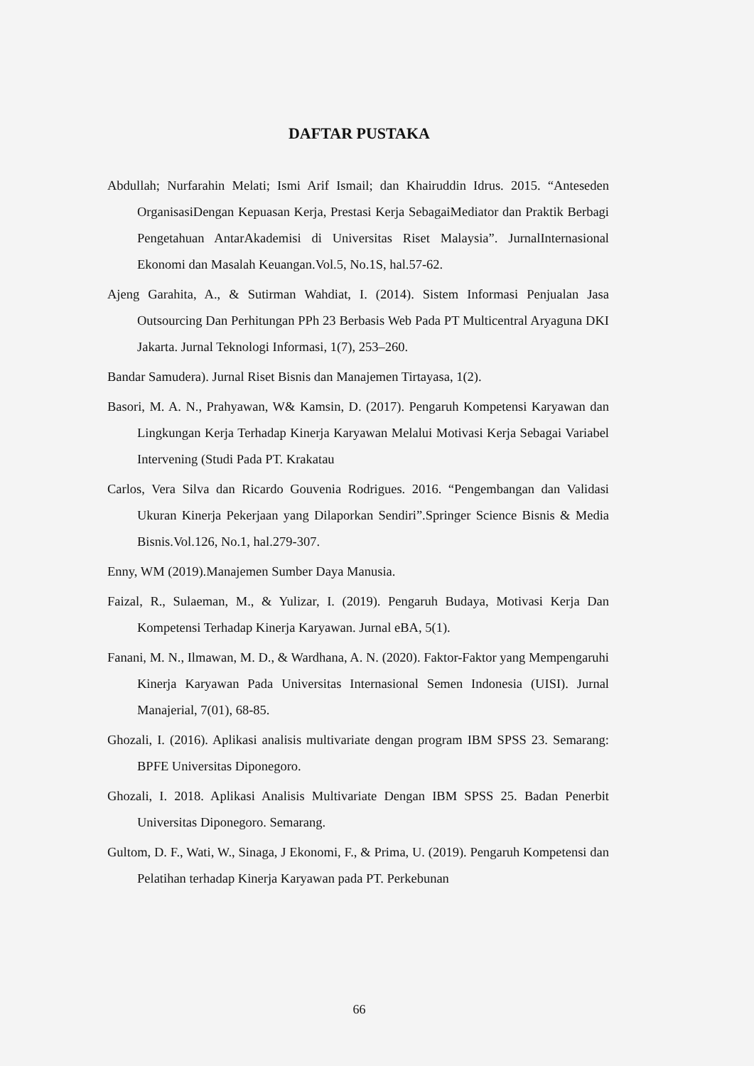DAFTAR PUSTAKA
Abdullah; Nurfarahin Melati; Ismi Arif Ismail; dan Khairuddin Idrus. 2015. “Anteseden OrganisasiDengan Kepuasan Kerja, Prestasi Kerja SebagaiMediator dan Praktik Berbagi Pengetahuan AntarAkademisi di Universitas Riset Malaysia”. JurnalInternasional Ekonomi dan Masalah Keuangan.Vol.5, No.1S, hal.57-62.
Ajeng Garahita, A., & Sutirman Wahdiat, I. (2014). Sistem Informasi Penjualan Jasa Outsourcing Dan Perhitungan PPh 23 Berbasis Web Pada PT Multicentral Aryaguna DKI Jakarta. Jurnal Teknologi Informasi, 1(7), 253–260.
Bandar Samudera). Jurnal Riset Bisnis dan Manajemen Tirtayasa, 1(2).
Basori, M. A. N., Prahyawan, W& Kamsin, D. (2017). Pengaruh Kompetensi Karyawan dan Lingkungan Kerja Terhadap Kinerja Karyawan Melalui Motivasi Kerja Sebagai Variabel Intervening (Studi Pada PT. Krakatau
Carlos, Vera Silva dan Ricardo Gouvenia Rodrigues. 2016. “Pengembangan dan Validasi Ukuran Kinerja Pekerjaan yang Dilaporkan Sendiri”.Springer Science Bisnis & Media Bisnis.Vol.126, No.1, hal.279-307.
Enny, WM (2019).Manajemen Sumber Daya Manusia.
Faizal, R., Sulaeman, M., & Yulizar, I. (2019). Pengaruh Budaya, Motivasi Kerja Dan Kompetensi Terhadap Kinerja Karyawan. Jurnal eBA, 5(1).
Fanani, M. N., Ilmawan, M. D., & Wardhana, A. N. (2020). Faktor-Faktor yang Mempengaruhi Kinerja Karyawan Pada Universitas Internasional Semen Indonesia (UISI). Jurnal Manajerial, 7(01), 68-85.
Ghozali, I. (2016). Aplikasi analisis multivariate dengan program IBM SPSS 23. Semarang: BPFE Universitas Diponegoro.
Ghozali, I. 2018. Aplikasi Analisis Multivariate Dengan IBM SPSS 25. Badan Penerbit Universitas Diponegoro. Semarang.
Gultom, D. F., Wati, W., Sinaga, J Ekonomi, F., & Prima, U. (2019). Pengaruh Kompetensi dan Pelatihan terhadap Kinerja Karyawan pada PT. Perkebunan
66